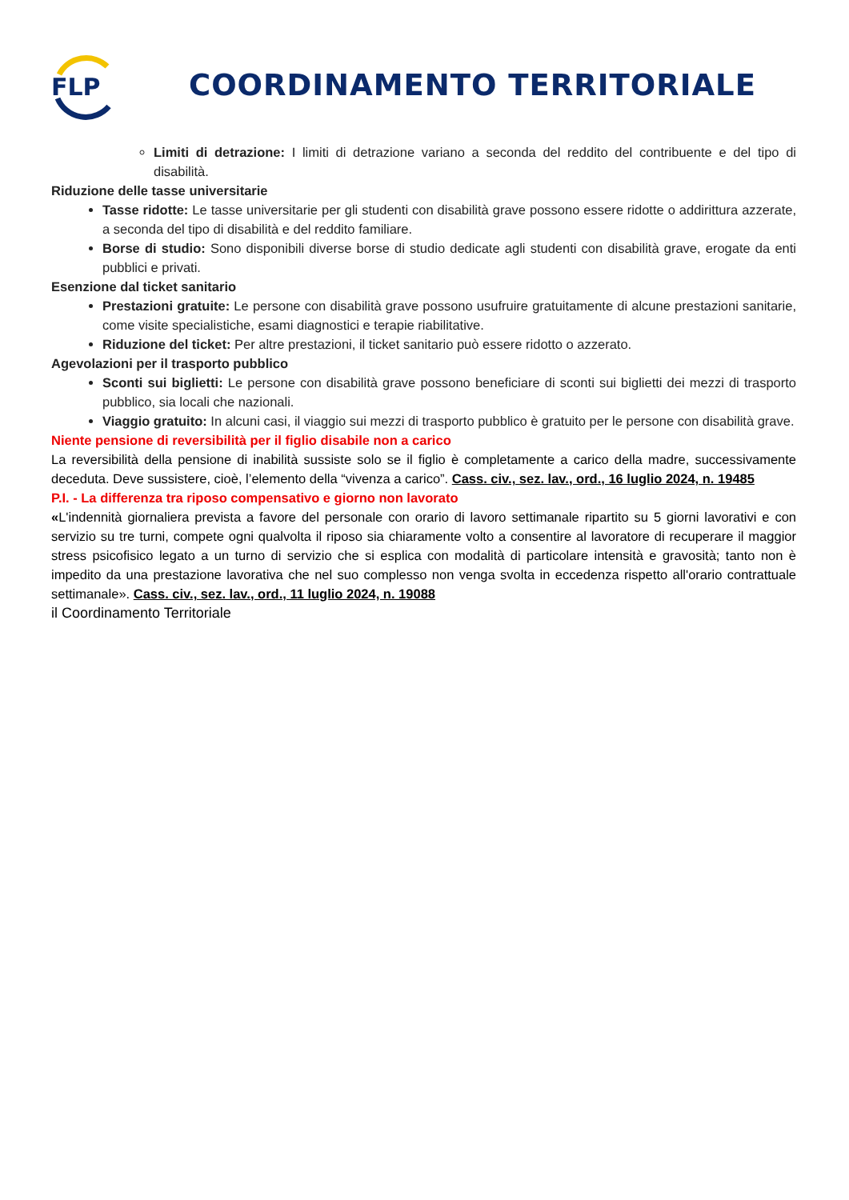FLP
COORDINAMENTO TERRITORIALE
Limiti di detrazione: I limiti di detrazione variano a seconda del reddito del contribuente e del tipo di disabilità.
Riduzione delle tasse universitarie
Tasse ridotte: Le tasse universitarie per gli studenti con disabilità grave possono essere ridotte o addirittura azzerate, a seconda del tipo di disabilità e del reddito familiare.
Borse di studio: Sono disponibili diverse borse di studio dedicate agli studenti con disabilità grave, erogate da enti pubblici e privati.
Esenzione dal ticket sanitario
Prestazioni gratuite: Le persone con disabilità grave possono usufruire gratuitamente di alcune prestazioni sanitarie, come visite specialistiche, esami diagnostici e terapie riabilitative.
Riduzione del ticket: Per altre prestazioni, il ticket sanitario può essere ridotto o azzerato.
Agevolazioni per il trasporto pubblico
Sconti sui biglietti: Le persone con disabilità grave possono beneficiare di sconti sui biglietti dei mezzi di trasporto pubblico, sia locali che nazionali.
Viaggio gratuito: In alcuni casi, il viaggio sui mezzi di trasporto pubblico è gratuito per le persone con disabilità grave.
Niente pensione di reversibilità per il figlio disabile non a carico
La reversibilità della pensione di inabilità sussiste solo se il figlio è completamente a carico della madre, successivamente deceduta. Deve sussistere, cioè, l’elemento della “vivenza a carico”. Cass. civ., sez. lav., ord., 16 luglio 2024, n. 19485
P.I. - La differenza tra riposo compensativo e giorno non lavorato
«L'indennità giornaliera prevista a favore del personale con orario di lavoro settimanale ripartito su 5 giorni lavorativi e con servizio su tre turni, compete ogni qualvolta il riposo sia chiaramente volto a consentire al lavoratore di recuperare il maggior stress psicofisico legato a un turno di servizio che si esplica con modalità di particolare intensità e gravosità; tanto non è impedito da una prestazione lavorativa che nel suo complesso non venga svolta in eccedenza rispetto all'orario contrattuale settimanale». Cass. civ., sez. lav., ord., 11 luglio 2024, n. 19088
il Coordinamento Territoriale